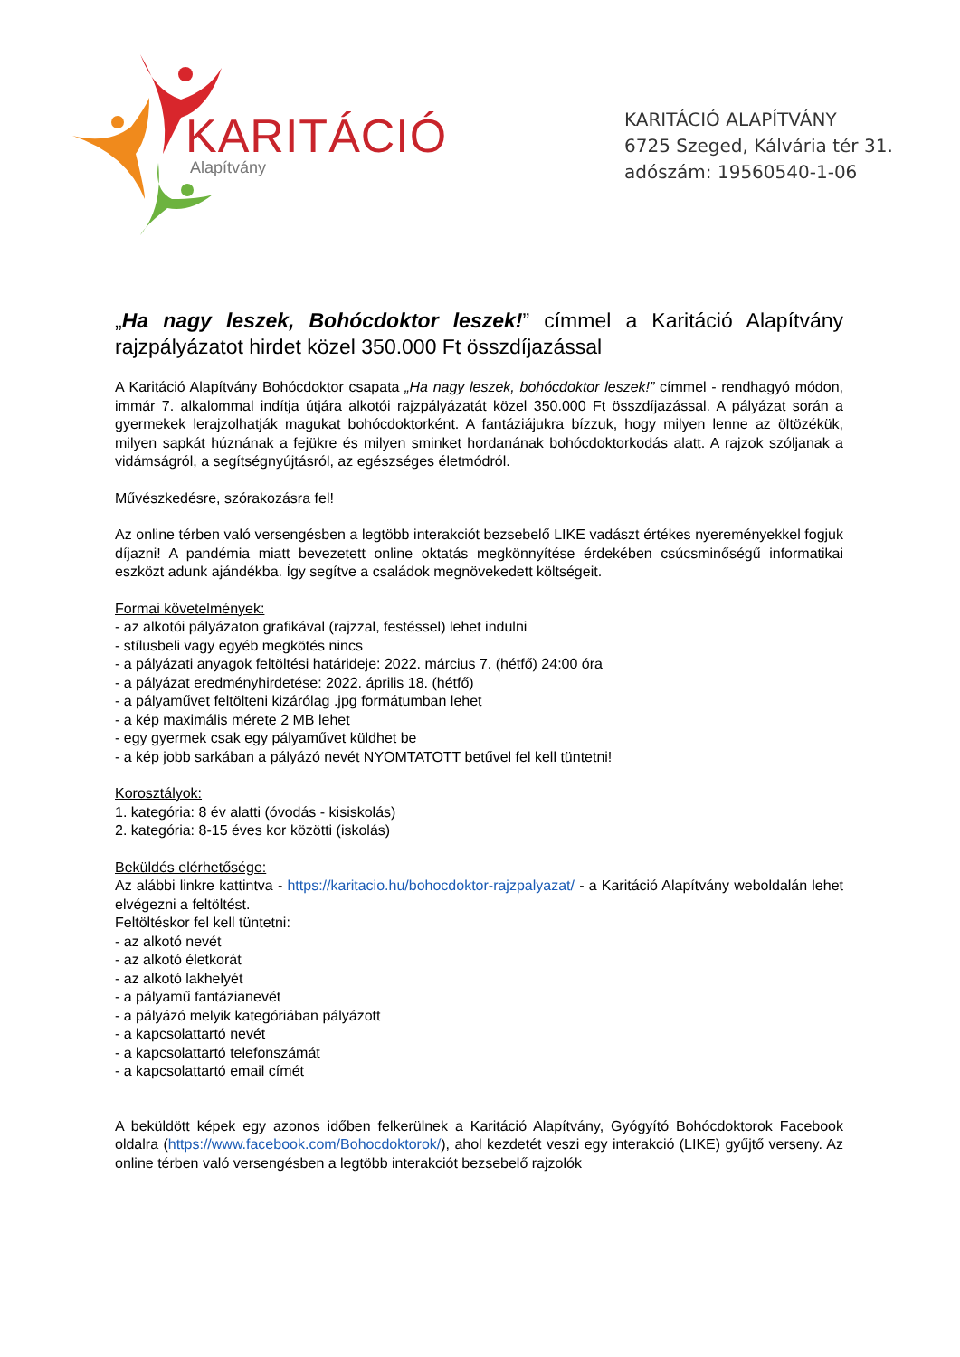KARITÁCIÓ
Alapítvány
KARITÁCIÓ ALAPÍTVÁNY
6725 Szeged, Kálvária tér 31.
adószám: 19560540-1-06
„Ha nagy leszek, Bohócdoktor leszek!” címmel a Karitáció Alapítvány rajzpályázatot hirdet közel 350.000 Ft összdíjazással
A Karitáció Alapítvány Bohócdoktor csapata „Ha nagy leszek, bohócdoktor leszek!” címmel - rendhagyó módon, immár 7. alkalommal indítja útjára alkotói rajzpályázatát közel 350.000 Ft összdíjazással. A pályázat során a gyermekek lerajzolhatják magukat bohócdoktorként. A fantáziájukra bízzuk, hogy milyen lenne az öltözékük, milyen sapkát húznának a fejükre és milyen sminket hordanának bohócdoktorkodás alatt. A rajzok szóljanak a vidámságról, a segítségnyújtásról, az egészséges életmódról.
Művészkedésre, szórakozásra fel!
Az online térben való versengésben a legtöbb interakciót bezsebelő LIKE vadászt értékes nyereményekkel fogjuk díjazni! A pandémia miatt bevezetett online oktatás megkönnyítése érdekében csúcsminőségű informatikai eszközt adunk ajándékba. Így segítve a családok megnövekedett költségeit.
Formai követelmények:
- az alkotói pályázaton grafikával (rajzzal, festéssel) lehet indulni
- stílusbeli vagy egyéb megkötés nincs
- a pályázati anyagok feltöltési határideje: 2022. március 7. (hétfő) 24:00 óra
- a pályázat eredményhirdetése: 2022. április 18. (hétfő)
- a pályaművet feltölteni kizárólag .jpg formátumban lehet
- a kép maximális mérete 2 MB lehet
- egy gyermek csak egy pályaművet küldhet be
- a kép jobb sarkában a pályázó nevét NYOMTATOTT betűvel fel kell tüntetni!
Korosztályok:
1. kategória: 8 év alatti (óvodás - kisiskolás)
2. kategória: 8-15 éves kor közötti (iskolás)
Beküldés elérhetősége:
Az alábbi linkre kattintva - https://karitacio.hu/bohocdoktor-rajzpalyazat/ - a Karitáció Alapítvány weboldalán lehet elvégezni a feltöltést.
Feltöltéskor fel kell tüntetni:
- az alkotó nevét
- az alkotó életkorát
- az alkotó lakhelyét
- a pályamű fantázianevét
- a pályázó melyik kategóriában pályázott
- a kapcsolattartó nevét
- a kapcsolattartó telefonszámát
- a kapcsolattartó email címét
A beküldött képek egy azonos időben felkerülnek a Karitáció Alapítvány, Gyógyító Bohócdoktorok Facebook oldalra (https://www.facebook.com/Bohocdoktorok/), ahol kezdetét veszi egy interakció (LIKE) gyűjtő verseny. Az online térben való versengésben a legtöbb interakciót bezsebelő rajzolók